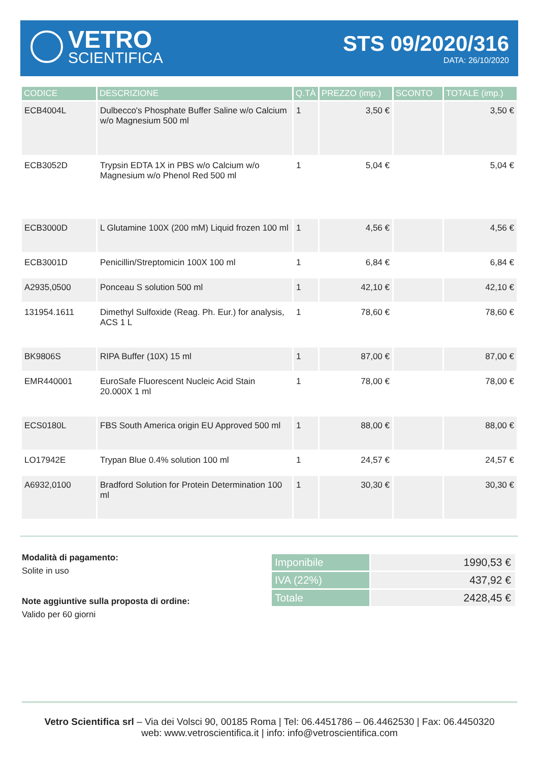VETRO
SCIENTIFICA
STS 09/2020/316
DATA: 26/10/2020
| CODICE | DESCRIZIONE | Q.TÀ | PREZZO (imp.) | SCONTO | TOTALE (imp.) |
| --- | --- | --- | --- | --- | --- |
| ECB4004L | Dulbecco's Phosphate Buffer Saline w/o Calcium w/o Magnesium 500 ml | 1 | 3,50 € | | 3,50 € |
| ECB3052D | Trypsin EDTA 1X in PBS w/o Calcium w/o Magnesium w/o Phenol Red 500 ml | 1 | 5,04 € | | 5,04 € |
| ECB3000D | L Glutamine 100X (200 mM) Liquid frozen 100 ml | 1 | 4,56 € | | 4,56 € |
| ECB3001D | Penicillin/Streptomicin 100X 100 ml | 1 | 6,84 € | | 6,84 € |
| A2935,0500 | Ponceau S solution 500 ml | 1 | 42,10 € | | 42,10 € |
| 131954.1611 | Dimethyl Sulfoxide (Reag. Ph. Eur.) for analysis, ACS 1 L | 1 | 78,60 € | | 78,60 € |
| BK9806S | RIPA Buffer (10X) 15 ml | 1 | 87,00 € | | 87,00 € |
| EMR440001 | EuroSafe Fluorescent Nucleic Acid Stain 20.000X 1 ml | 1 | 78,00 € | | 78,00 € |
| ECS0180L | FBS South America origin EU Approved 500 ml | 1 | 88,00 € | | 88,00 € |
| LO17942E | Trypan Blue 0.4% solution 100 ml | 1 | 24,57 € | | 24,57 € |
| A6932,0100 | Bradford Solution for Protein Determination 100 ml | 1 | 30,30 € | | 30,30 € |
Modalità di pagamento:
Solite in uso
Note aggiuntive sulla proposta di ordine:
Valido per 60 giorni
| Imponibile | 1990,53 € |
| IVA (22%) | 437,92 € |
| Totale | 2428,45 € |
Vetro Scientifica srl – Via dei Volsci 90, 00185 Roma | Tel: 06.4451786 – 06.4462530 | Fax: 06.4450320
web: www.vetroscientifica.it | info: info@vetroscientifica.com